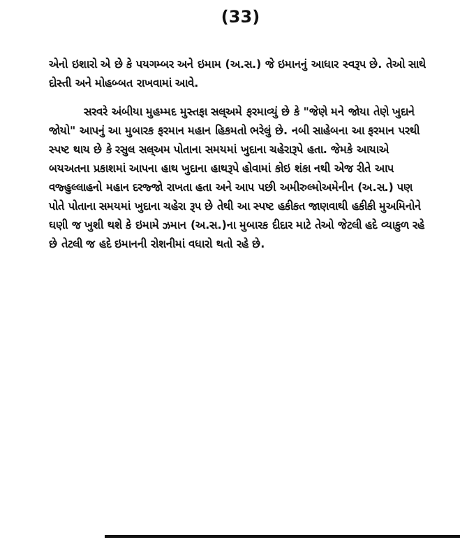(33)
એનો ઇશારો એ છે કે પયગમ્બર અને ઇમામ (અ.સ.) જે ઇમાનનું આધાર સ્વરૂપ છે. તેઓ સાથે દોસ્તી અને મોહબ્બત રાખવામાં આવે.
સરવરે અંબીયા મુહમ્મદ મુસ્તફા સલ્અમે ફરમાવ્યું છે કે "જેણે મને જોયા તેણે ખુદાને જોયો" આપનું આ મુબારક ફરમાન મહાન હિકમતો ભરેલું છે. નબી સાહેબના આ ફરમાન પરથી સ્પષ્ટ થાય છે કે રસુલ સલ્અમ પોતાના સમયમાં ખુદાના ચહેરારૂપે હતા. જેમકે આયાએ બયઅતના પ્રકાશમાં આપના હાથ ખુદાના હાથરૂપે હોવામાં કોઇ શંકા નથી એજ રીતે આપ વજ્હુલ્લાહનો મહાન દરજ્જો રાખતા હતા અને આપ પછી અમીરુલ્મોઅમેનીન (અ.સ.) પણ પોતે પોતાના સમયમાં ખુદાના ચહેરા રૂપ છે તેથી આ સ્પષ્ટ હકીકત જાણવાથી હકીકી મુઅમિનોને ઘણી જ ખુશી થશે કે ઇમામે ઝમાન (અ.સ.)ના મુબારક દીદાર માટે તેઓ જેટલી હદે વ્યાકુળ રહે છે તેટલી જ હદે ઇમાનની રોશનીમાં વધારો થતો રહે છે.